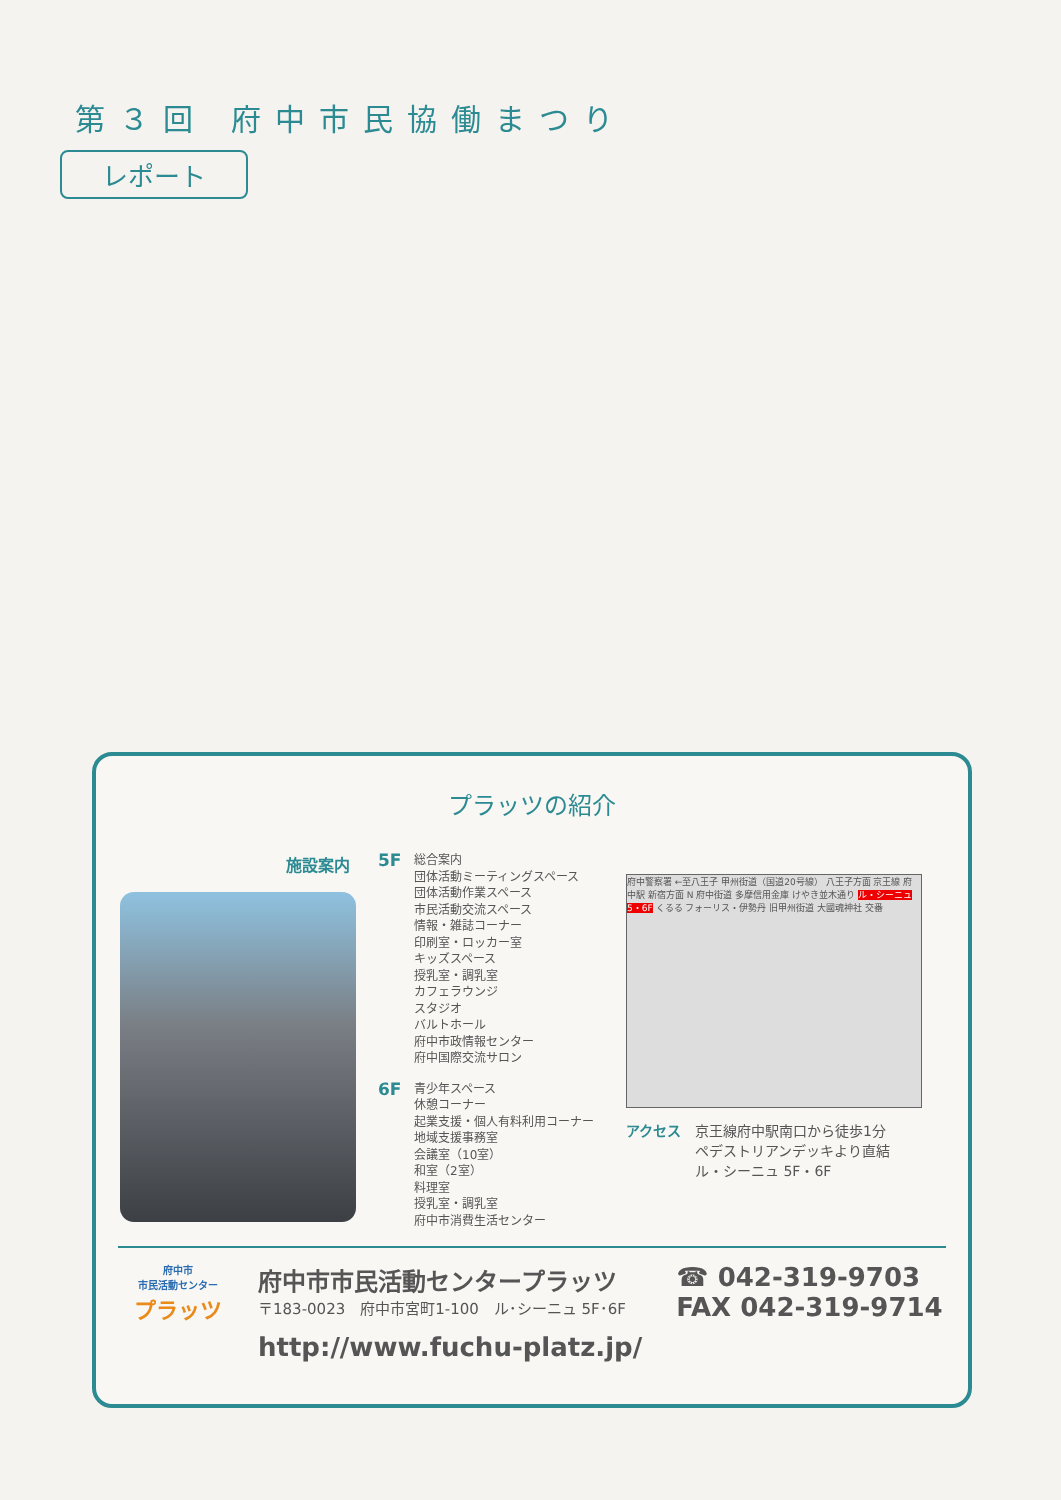第３回 府中市民協働まつり
レポート
プラッツの紹介
施設案内
5F
総合案内
団体活動ミーティングスペース
団体活動作業スペース
市民活動交流スペース
情報・雑誌コーナー
印刷室・ロッカー室
キッズスペース
授乳室・調乳室
カフェラウンジ
スタジオ
バルトホール
府中市政情報センター
府中国際交流サロン
6F
青少年スペース
休憩コーナー
起業支援・個人有料利用コーナー
地域支援事務室
会議室（10室）
和室（2室）
料理室
授乳室・調乳室
府中市消費生活センター
府中警察署 ←至八王子 甲州街道（国道20号線） 八王子方面 京王線 府中駅 新宿方面 N 府中街道 多摩信用金庫 けやき並木通り ル・シーニュ 5・6F くるる フォーリス・伊勢丹 旧甲州街道 大國魂神社 交番
アクセス 京王線府中駅南口から徒歩1分
ペデストリアンデッキより直結
ル・シーニュ 5F・6F
府中市
市民活動センター
プラッツ
府中市市民活動センタープラッツ
〒183-0023　府中市宮町1-100　ル･シーニュ 5F･6F
http://www.fuchu-platz.jp/
☎ 042-319-9703
FAX 042-319-9714